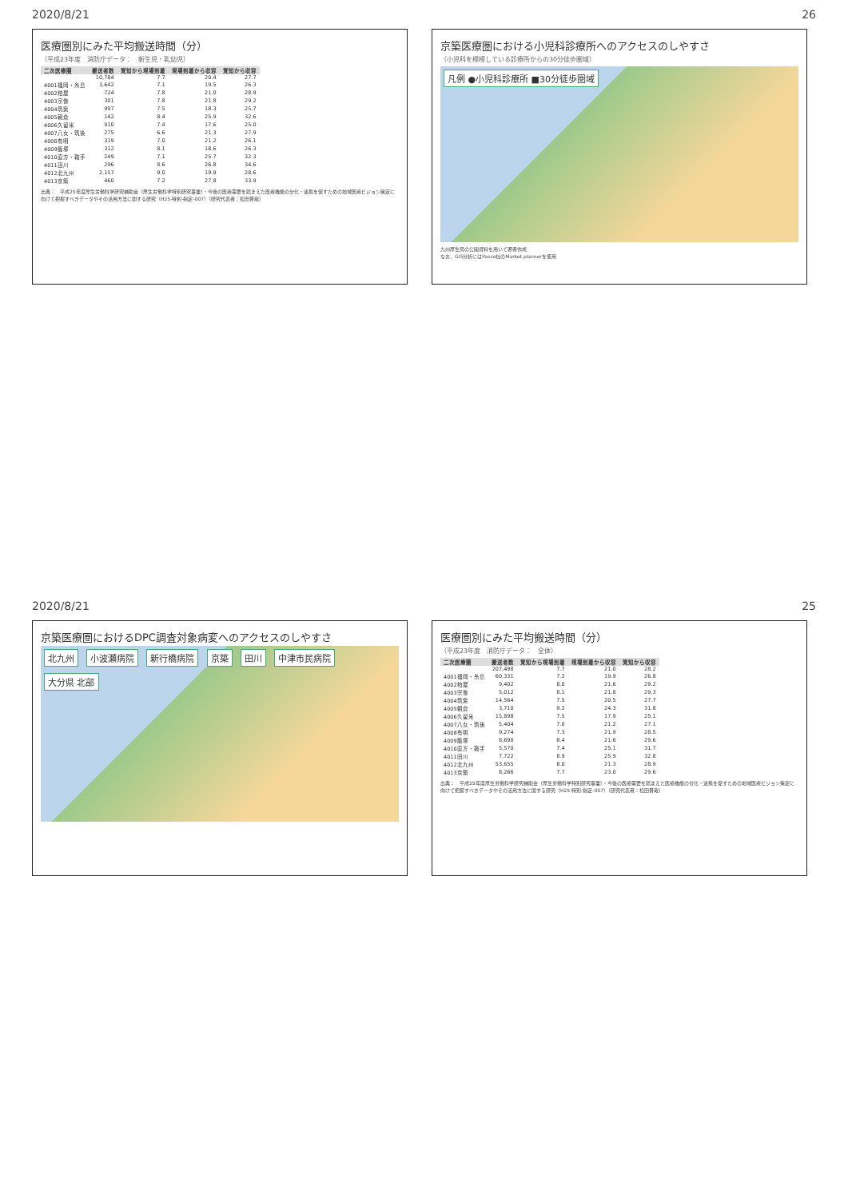2020/8/21 26
医療圏別にみた平均搬送時間（分）
（平成23年度　消防庁データ：　新生児・乳幼児）
| 二次医療圏 | 搬送者数 | 覚知から現場到着 | 現場到着から収容 | 覚知から収容 |
| --- | --- | --- | --- | --- |
| | 10,784 | 7.7 | 20.4 | 27.7 |
| 4001福岡・糸島 | 3,642 | 7.1 | 19.5 | 26.3 |
| 4002粕屋 | 724 | 7.8 | 21.0 | 28.9 |
| 4003宗像 | 301 | 7.8 | 21.8 | 29.2 |
| 4004筑紫 | 997 | 7.5 | 18.3 | 25.7 |
| 4005朝倉 | 142 | 8.4 | 25.9 | 32.6 |
| 4006久留米 | 910 | 7.4 | 17.6 | 25.0 |
| 4007八女・筑後 | 275 | 6.6 | 21.3 | 27.9 |
| 4008有明 | 319 | 7.0 | 21.2 | 26.1 |
| 4009飯塚 | 312 | 8.1 | 18.6 | 26.3 |
| 4010直方・鞍手 | 249 | 7.1 | 25.7 | 32.3 |
| 4011田川 | 296 | 8.6 | 26.8 | 34.6 |
| 4012北九州 | 2,157 | 9.0 | 19.9 | 28.6 |
| 4013京築 | 460 | 7.2 | 27.8 | 33.9 |
出典：　平成25年度厚生労働科学研究補助金（厚生労働科学特別研究事業）・今後の医療需要を踏まえた医療機能の分化・連携を促すための地域医療ビジョン策定に向けて把握すべきデータやその活用方法に関する研究（H25-特別-指定-007）（研究代表者：松田晋哉）
京築医療圏における小児科診療所へのアクセスのしやすさ
（小児科を標榜している診療所からの30分徒歩圏域）
凡例 ●小児科診療所 ■30分徒歩圏域
九州厚生局の公開資料を用いて著者作成
なお、GIS分析にはPasco社のMarket plannerを使用
2020/8/21 25
京築医療圏におけるDPC調査対象病変へのアクセスのしやすさ
北九州 小波瀬病院 新行橋病院 京築 田川 中津市民病院 大分県 北部
医療圏別にみた平均搬送時間（分）
（平成23年度　消防庁データ：　全体）
| 二次医療圏 | 搬送者数 | 覚知から現場到着 | 現場到着から収容 | 覚知から収容 |
| --- | --- | --- | --- | --- |
| | 207,498 | 7.7 | 21.0 | 28.2 |
| 4001福岡・糸島 | 60,331 | 7.2 | 19.9 | 26.8 |
| 4002粕屋 | 9,402 | 8.0 | 21.6 | 29.2 |
| 4003宗像 | 5,012 | 8.1 | 21.8 | 29.3 |
| 4004筑紫 | 14,564 | 7.5 | 20.5 | 27.7 |
| 4005朝倉 | 3,710 | 9.2 | 24.3 | 31.8 |
| 4006久留米 | 15,898 | 7.5 | 17.9 | 25.1 |
| 4007八女・筑後 | 5,404 | 7.0 | 21.2 | 27.1 |
| 4008有明 | 9,274 | 7.3 | 21.9 | 28.5 |
| 4009飯塚 | 8,690 | 8.4 | 21.6 | 29.6 |
| 4010直方・鞍手 | 5,570 | 7.4 | 25.1 | 31.7 |
| 4011田川 | 7,722 | 8.9 | 25.9 | 32.8 |
| 4012北九州 | 53,655 | 8.0 | 21.3 | 28.9 |
| 4013京築 | 8,266 | 7.7 | 23.0 | 29.6 |
出典：　平成25年度厚生労働科学研究補助金（厚生労働科学特別研究事業）・今後の医療需要を踏まえた医療機能の分化・連携を促すための地域医療ビジョン策定に向けて把握すべきデータやその活用方法に関する研究（H25-特別-指定-007）（研究代表者：松田晋哉）